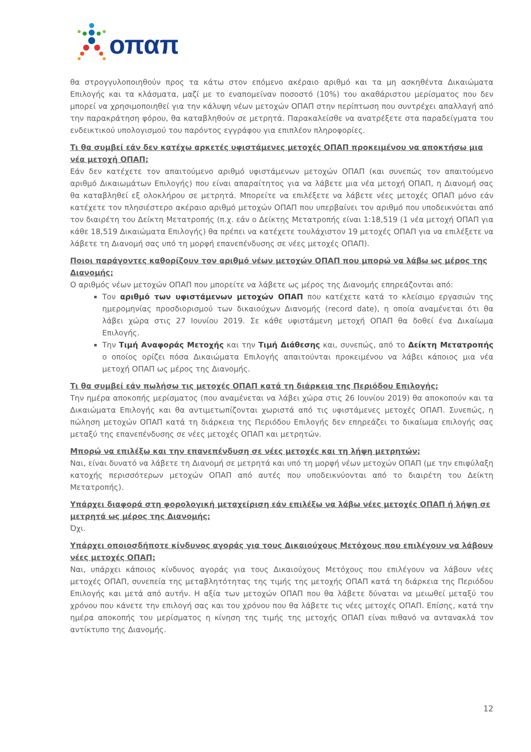οπαπ
θα στρογγυλοποιηθούν προς τα κάτω στον επόμενο ακέραιο αριθμό και τα μη ασκηθέντα Δικαιώματα Επιλογής και τα κλάσματα, μαζί με το εναπομείναν ποσοστό (10%) του ακαθάριστου μερίσματος που δεν μπορεί να χρησιμοποιηθεί για την κάλυψη νέων μετοχών ΟΠΑΠ στην περίπτωση που συντρέχει απαλλαγή από την παρακράτηση φόρου, θα καταβληθούν σε μετρητά. Παρακαλείσθε να ανατρέξετε στα παραδείγματα του ενδεικτικού υπολογισμού του παρόντος εγγράφου για επιπλέον πληροφορίες.
Τι θα συμβεί εάν δεν κατέχω αρκετές υφιστάμενες μετοχές ΟΠΑΠ προκειμένου να αποκτήσω μια νέα μετοχή ΟΠΑΠ;
Εάν δεν κατέχετε τον απαιτούμενο αριθμό υφιστάμενων μετοχών ΟΠΑΠ (και συνεπώς τον απαιτούμενο αριθμό Δικαιωμάτων Επιλογής) που είναι απαραίτητος για να λάβετε μια νέα μετοχή ΟΠΑΠ, η Διανομή σας θα καταβληθεί εξ ολοκλήρου σε μετρητά. Μπορείτε να επιλέξετε να λάβετε νέες μετοχές ΟΠΑΠ μόνο εάν κατέχετε τον πλησιέστερο ακέραιο αριθμό μετοχών ΟΠΑΠ που υπερβαίνει τον αριθμό που υποδεικνύεται από τον διαιρέτη του Δείκτη Μετατροπής (π.χ. εάν ο Δείκτης Μετατροπής είναι 1:18,519 (1 νέα μετοχή ΟΠΑΠ για κάθε 18,519 Δικαιώματα Επιλογής) θα πρέπει να κατέχετε τουλάχιστον 19 μετοχές ΟΠΑΠ για να επιλέξετε να λάβετε τη Διανομή σας υπό τη μορφή επανεπένδυσης σε νέες μετοχές ΟΠΑΠ).
Ποιοι παράγοντες καθορίζουν τον αριθμό νέων μετοχών ΟΠΑΠ που μπορώ να λάβω ως μέρος της Διανομής;
Ο αριθμός νέων μετοχών ΟΠΑΠ που μπορείτε να λάβετε ως μέρος της Διανομής επηρεάζονται από:
Τον αριθμό των υφιστάμενων μετοχών ΟΠΑΠ που κατέχετε κατά το κλείσιμο εργασιών της ημερομηνίας προσδιορισμού των δικαιούχων Διανομής (record date), η οποία αναμένεται ότι θα λάβει χώρα στις 27 Ιουνίου 2019. Σε κάθε υφιστάμενη μετοχή ΟΠΑΠ θα δοθεί ένα Δικαίωμα Επιλογής.
Την Τιμή Αναφοράς Μετοχής και την Τιμή Διάθεσης και, συνεπώς, από το Δείκτη Μετατροπής ο οποίος ορίζει πόσα Δικαιώματα Επιλογής απαιτούνται προκειμένου να λάβει κάποιος μια νέα μετοχή ΟΠΑΠ ως μέρος της Διανομής.
Τι θα συμβεί εάν πωλήσω τις μετοχές ΟΠΑΠ κατά τη διάρκεια της Περιόδου Επιλογής;
Την ημέρα αποκοπής μερίσματος (που αναμένεται να λάβει χώρα στις 26 Ιουνίου 2019) θα αποκοπούν και τα Δικαιώματα Επιλογής και θα αντιμετωπίζονται χωριστά από τις υφιστάμενες μετοχές ΟΠΑΠ. Συνεπώς, η πώληση μετοχών ΟΠΑΠ κατά τη διάρκεια της Περιόδου Επιλογής δεν επηρεάζει το δικαίωμα επιλογής σας μεταξύ της επανεπένδυσης σε νέες μετοχές ΟΠΑΠ και μετρητών.
Μπορώ να επιλέξω και την επανεπένδυση σε νέες μετοχές και τη λήψη μετρητών;
Ναι, είναι δυνατό να λάβετε τη Διανομή σε μετρητά και υπό τη μορφή νέων μετοχών ΟΠΑΠ (με την επιφύλαξη κατοχής περισσότερων μετοχών ΟΠΑΠ από αυτές που υποδεικνύονται από το διαιρέτη του Δείκτη Μετατροπής).
Υπάρχει διαφορά στη φορολογική μεταχείριση εάν επιλέξω να λάβω νέες μετοχές ΟΠΑΠ ή λήψη σε μετρητά ως μέρος της Διανομής;
Όχι.
Υπάρχει οποιοσδήποτε κίνδυνος αγοράς για τους Δικαιούχους Μετόχους που επιλέγουν να λάβουν νέες μετοχές ΟΠΑΠ;
Ναι, υπάρχει κάποιος κίνδυνος αγοράς για τους Δικαιούχους Μετόχους που επιλέγουν να λάβουν νέες μετοχές ΟΠΑΠ, συνεπεία της μεταβλητότητας της τιμής της μετοχής ΟΠΑΠ κατά τη διάρκεια της Περιόδου Επιλογής και μετά από αυτήν. Η αξία των μετοχών ΟΠΑΠ που θα λάβετε δύναται να μειωθεί μεταξύ του χρόνου που κάνετε την επιλογή σας και του χρόνου που θα λάβετε τις νέες μετοχές ΟΠΑΠ. Επίσης, κατά την ημέρα αποκοπής του μερίσματος η κίνηση της τιμής της μετοχής ΟΠΑΠ είναι πιθανό να αντανακλά τον αντίκτυπο της Διανομής.
12